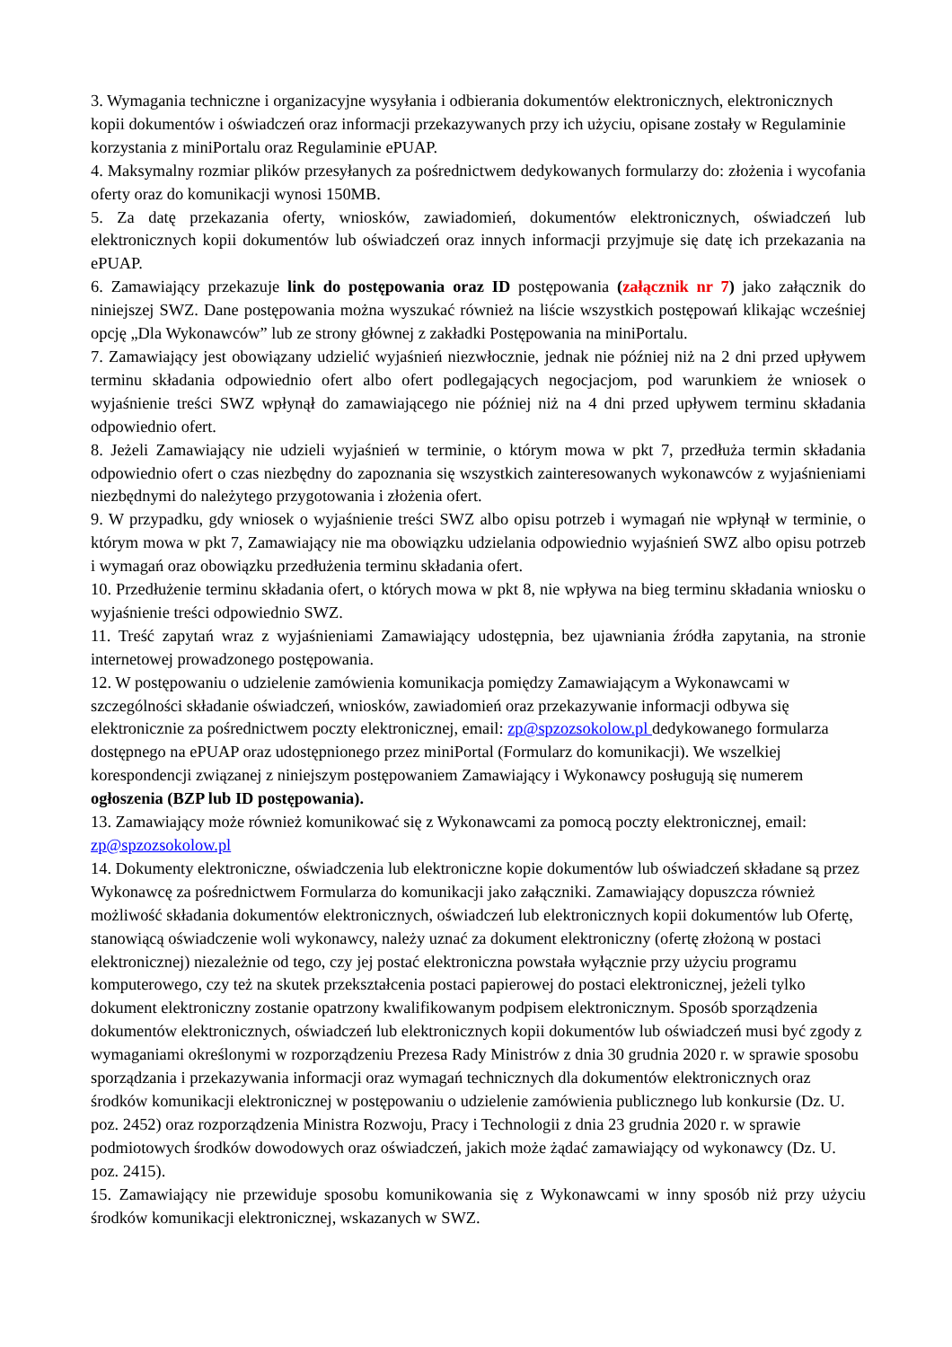3. Wymagania techniczne i organizacyjne wysyłania i odbierania dokumentów elektronicznych, elektronicznych kopii dokumentów i oświadczeń oraz informacji przekazywanych przy ich użyciu, opisane zostały w Regulaminie korzystania z miniPortalu oraz Regulaminie ePUAP.
4. Maksymalny rozmiar plików przesyłanych za pośrednictwem dedykowanych formularzy do: złożenia i wycofania oferty oraz do komunikacji wynosi 150MB.
5. Za datę przekazania oferty, wniosków, zawiadomień, dokumentów elektronicznych, oświadczeń lub elektronicznych kopii dokumentów lub oświadczeń oraz innych informacji przyjmuje się datę ich przekazania na ePUAP.
6. Zamawiający przekazuje link do postępowania oraz ID postępowania (załącznik nr 7) jako załącznik do niniejszej SWZ. Dane postępowania można wyszukać również na liście wszystkich postępowań klikając wcześniej opcję „Dla Wykonawców” lub ze strony głównej z zakładki Postępowania na miniPortalu.
7. Zamawiający jest obowiązany udzielić wyjaśnień niezwłocznie, jednak nie później niż na 2 dni przed upływem terminu składania odpowiednio ofert albo ofert podlegających negocjacjom, pod warunkiem że wniosek o wyjaśnienie treści SWZ wpłynął do zamawiającego nie później niż na 4 dni przed upływem terminu składania odpowiednio ofert.
8. Jeżeli Zamawiający nie udzieli wyjaśnień w terminie, o którym mowa w pkt 7, przedłuża termin składania odpowiednio ofert o czas niezbędny do zapoznania się wszystkich zainteresowanych wykonawców z wyjaśnieniami niezbędnymi do należytego przygotowania i złożenia ofert.
9. W przypadku, gdy wniosek o wyjaśnienie treści SWZ albo opisu potrzeb i wymagań nie wpłynął w terminie, o którym mowa w pkt 7, Zamawiający nie ma obowiązku udzielania odpowiednio wyjaśnień SWZ albo opisu potrzeb i wymagań oraz obowiązku przedłużenia terminu składania ofert.
10. Przedłużenie terminu składania ofert, o których mowa w pkt 8, nie wpływa na bieg terminu składania wniosku o wyjaśnienie treści odpowiednio SWZ.
11. Treść zapytań wraz z wyjaśnieniami Zamawiający udostępnia, bez ujawniania źródła zapytania, na stronie internetowej prowadzonego postępowania.
12. W postępowaniu o udzielenie zamówienia komunikacja pomiędzy Zamawiającym a Wykonawcami w szczególności składanie oświadczeń, wniosków, zawiadomień oraz przekazywanie informacji odbywa się elektronicznie za pośrednictwem poczty elektronicznej, email: zp@spzozsokolow.pl dedykowanego formularza dostępnego na ePUAP oraz udostępnionego przez miniPortal (Formularz do komunikacji). We wszelkiej korespondencji związanej z niniejszym postępowaniem Zamawiający i Wykonawcy posługują się numerem ogłoszenia (BZP lub ID postępowania).
13. Zamawiający może również komunikować się z Wykonawcami za pomocą poczty elektronicznej, email: zp@spzozsokolow.pl
14. Dokumenty elektroniczne, oświadczenia lub elektroniczne kopie dokumentów lub oświadczeń składane są przez Wykonawcę za pośrednictwem Formularza do komunikacji jako załączniki. Zamawiający dopuszcza również możliwość składania dokumentów elektronicznych, oświadczeń lub elektronicznych kopii dokumentów lub Ofertę, stanowiącą oświadczenie woli wykonawcy, należy uznać za dokument elektroniczny (ofertę złożoną w postaci elektronicznej) niezależnie od tego, czy jej postać elektroniczna powstała wyłącznie przy użyciu programu komputerowego, czy też na skutek przekształcenia postaci papierowej do postaci elektronicznej, jeżeli tylko dokument elektroniczny zostanie opatrzony kwalifikowanym podpisem elektronicznym. Sposób sporządzenia dokumentów elektronicznych, oświadczeń lub elektronicznych kopii dokumentów lub oświadczeń musi być zgody z wymaganiami określonymi w rozporządzeniu Prezesa Rady Ministrów z dnia 30 grudnia 2020 r. w sprawie sposobu sporządzania i przekazywania informacji oraz wymagań technicznych dla dokumentów elektronicznych oraz środków komunikacji elektronicznej w postępowaniu o udzielenie zamówienia publicznego lub konkursie (Dz. U. poz. 2452) oraz rozporządzenia Ministra Rozwoju, Pracy i Technologii z dnia 23 grudnia 2020 r. w sprawie podmiotowych środków dowodowych oraz oświadczeń, jakich może żądać zamawiający od wykonawcy (Dz. U. poz. 2415).
15. Zamawiający nie przewiduje sposobu komunikowania się z Wykonawcami w inny sposób niż przy użyciu środków komunikacji elektronicznej, wskazanych w SWZ.